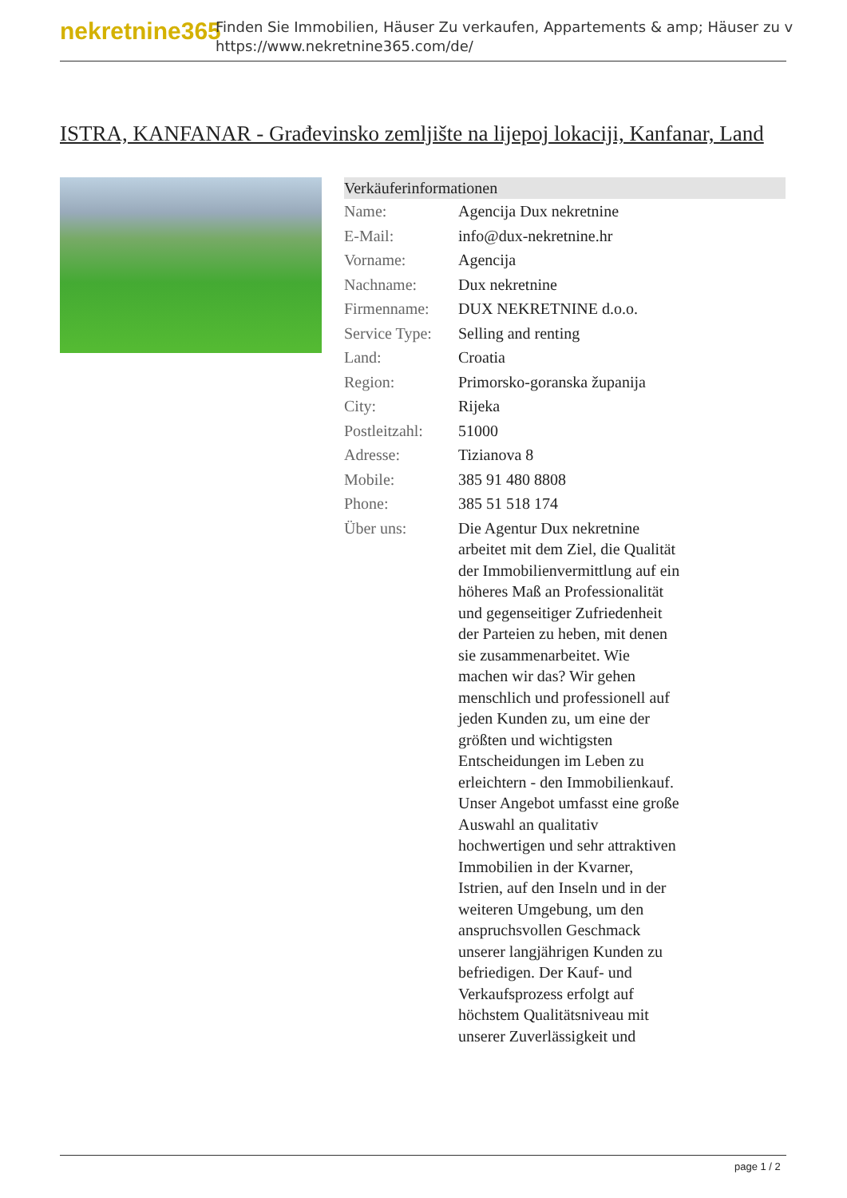nekretnine365
Finden Sie Immobilien, Häuser Zu verkaufen, Appartements & amp; Häuser zu v
https://www.nekretnine365.com/de/
ISTRA, KANFANAR - Građevinsko zemljište na lijepoj lokaciji, Kanfanar, Land
Verkäuferinformationen
| Name: | Agencija Dux nekretnine |
| E-Mail: | info@dux-nekretnine.hr |
| Vorname: | Agencija |
| Nachname: | Dux nekretnine |
| Firmenname: | DUX NEKRETNINE d.o.o. |
| Service Type: | Selling and renting |
| Land: | Croatia |
| Region: | Primorsko-goranska županija |
| City: | Rijeka |
| Postleitzahl: | 51000 |
| Adresse: | Tizianova 8 |
| Mobile: | 385 91 480 8808 |
| Phone: | 385 51 518 174 |
| Über uns: | Die Agentur Dux nekretnine arbeitet mit dem Ziel, die Qualität der Immobilienvermittlung auf ein höheres Maß an Professionalität und gegenseitiger Zufriedenheit der Parteien zu heben, mit denen sie zusammenarbeitet. Wie machen wir das? Wir gehen menschlich und professionell auf jeden Kunden zu, um eine der größten und wichtigsten Entscheidungen im Leben zu erleichtern - den Immobilienkauf. Unser Angebot umfasst eine große Auswahl an qualitativ hochwertigen und sehr attraktiven Immobilien in der Kvarner, Istrien, auf den Inseln und in der weiteren Umgebung, um den anspruchsvollen Geschmack unserer langjährigen Kunden zu befriedigen. Der Kauf- und Verkaufsprozess erfolgt auf höchstem Qualitätsniveau mit unserer Zuverlässigkeit und |
page 1 / 2